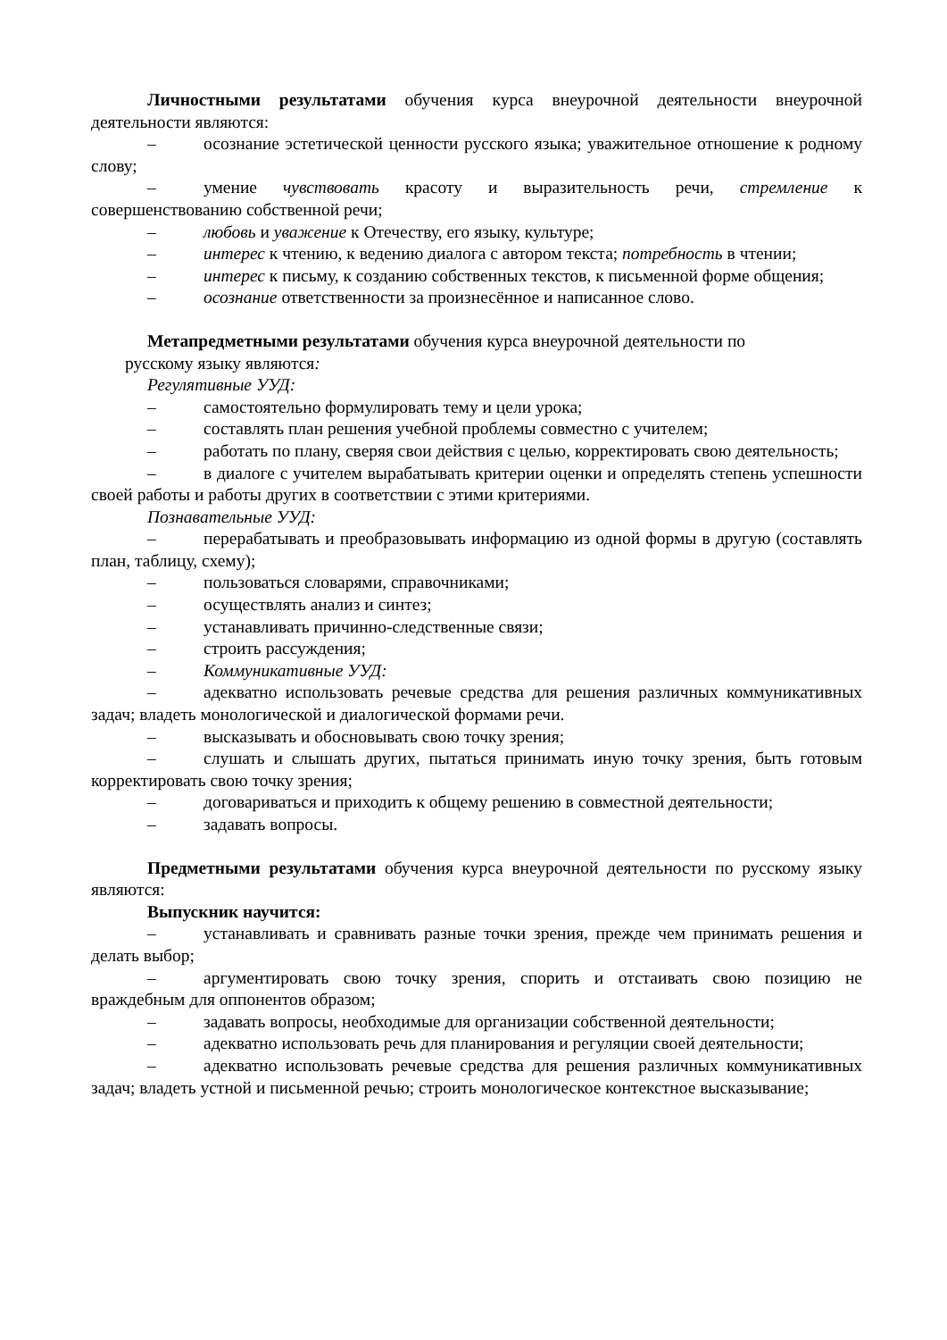Личностными результатами обучения курса внеурочной деятельности внеурочной деятельности являются:
– осознание эстетической ценности русского языка; уважительное отношение к родному слову;
– умение чувствовать красоту и выразительность речи, стремление к совершенствованию собственной речи;
– любовь и уважение к Отечеству, его языку, культуре;
– интерес к чтению, к ведению диалога с автором текста; потребность в чтении;
– интерес к письму, к созданию собственных текстов, к письменной форме общения;
– осознание ответственности за произнесённое и написанное слово.
Метапредметными результатами обучения курса внеурочной деятельности по
русскому языку являются:
Регулятивные УУД:
– самостоятельно формулировать тему и цели урока;
– составлять план решения учебной проблемы совместно с учителем;
– работать по плану, сверяя свои действия с целью, корректировать свою деятельность;
– в диалоге с учителем вырабатывать критерии оценки и определять степень успешности своей работы и работы других в соответствии с этими критериями.
Познавательные УУД:
– перерабатывать и преобразовывать информацию из одной формы в другую (составлять план, таблицу, схему);
– пользоваться словарями, справочниками;
– осуществлять анализ и синтез;
– устанавливать причинно-следственные связи;
– строить рассуждения;
– Коммуникативные УУД:
– адекватно использовать речевые средства для решения различных коммуникативных задач; владеть монологической и диалогической формами речи.
– высказывать и обосновывать свою точку зрения;
– слушать и слышать других, пытаться принимать иную точку зрения, быть готовым корректировать свою точку зрения;
– договариваться и приходить к общему решению в совместной деятельности;
– задавать вопросы.
Предметными результатами обучения курса внеурочной деятельности по русскому языку являются:
Выпускник научится:
– устанавливать и сравнивать разные точки зрения, прежде чем принимать решения и делать выбор;
– аргументировать свою точку зрения, спорить и отстаивать свою позицию не враждебным для оппонентов образом;
– задавать вопросы, необходимые для организации собственной деятельности;
– адекватно использовать речь для планирования и регуляции своей деятельности;
– адекватно использовать речевые средства для решения различных коммуникативных задач; владеть устной и письменной речью; строить монологическое контекстное высказывание;